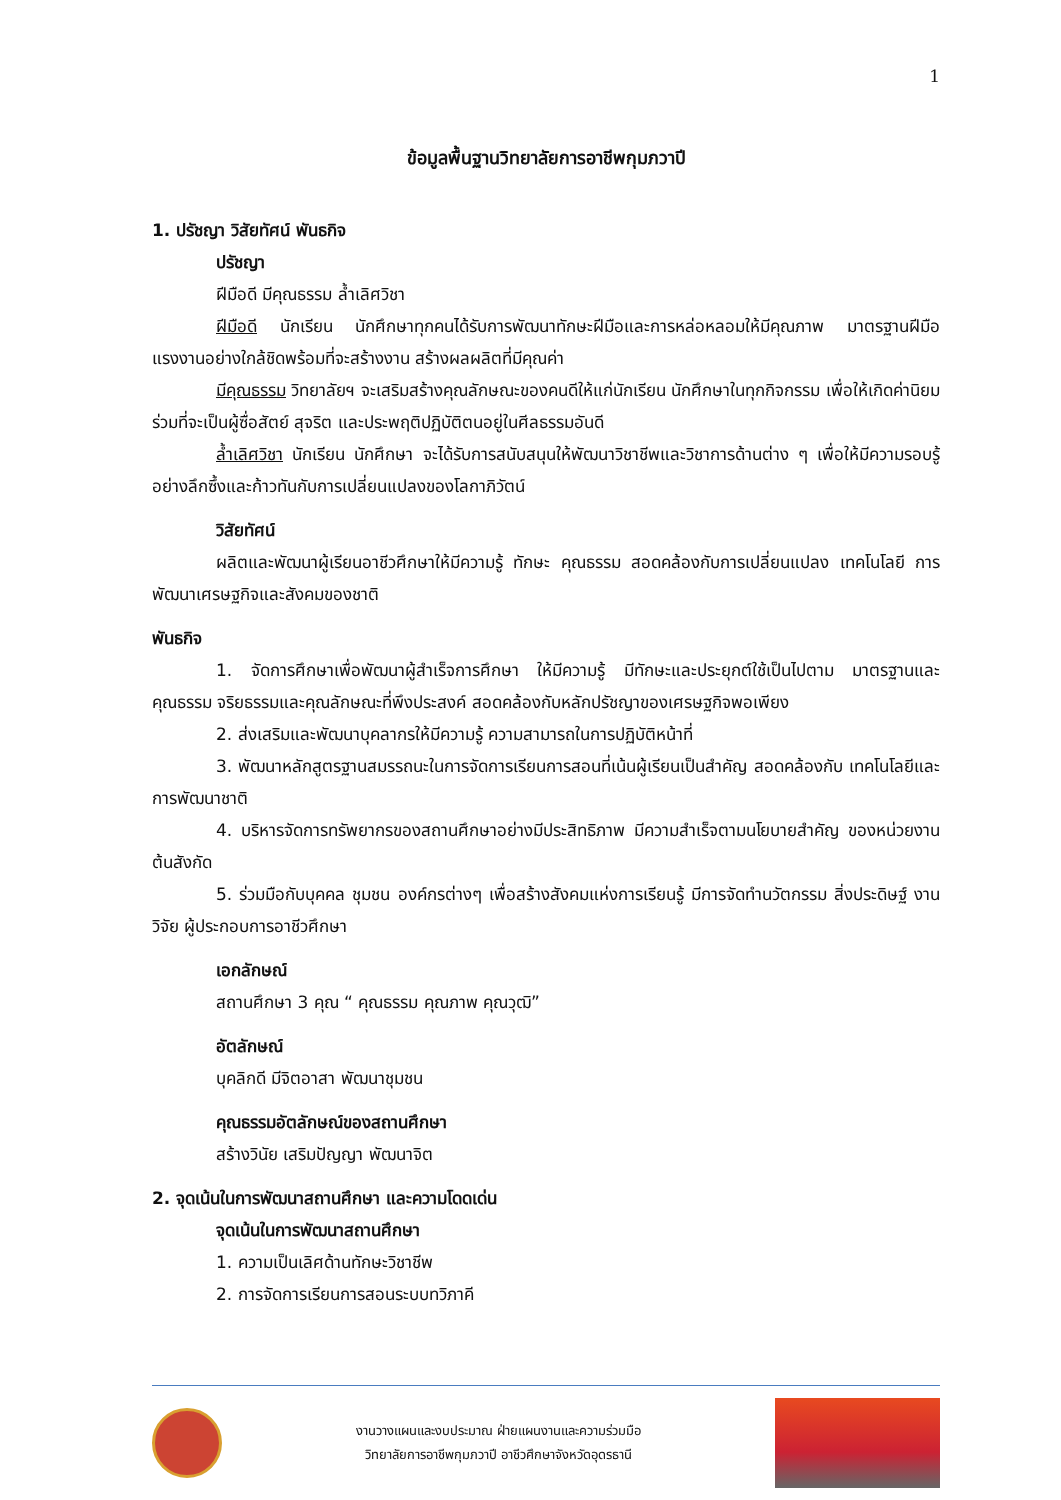1
ข้อมูลพื้นฐานวิทยาลัยการอาชีพกุมภวาปี
1. ปรัชญา วิสัยทัศน์ พันธกิจ
ปรัชญา
ฝีมือดี มีคุณธรรม ล้ำเลิศวิชา
ฝีมือดี นักเรียน นักศึกษาทุกคนได้รับการพัฒนาทักษะฝีมือและการหล่อหลอมให้มีคุณภาพ มาตรฐานฝีมือแรงงานอย่างใกล้ชิดพร้อมที่จะสร้างงาน สร้างผลผลิตที่มีคุณค่า
มีคุณธรรม วิทยาลัยฯ จะเสริมสร้างคุณลักษณะของคนดีให้แก่นักเรียน นักศึกษาในทุกกิจกรรม เพื่อให้เกิดค่านิยมร่วมที่จะเป็นผู้ซื่อสัตย์ สุจริต และประพฤติปฏิบัติตนอยู่ในศีลธรรมอันดี
ล้ำเลิศวิชา นักเรียน นักศึกษา จะได้รับการสนับสนุนให้พัฒนาวิชาชีพและวิชาการด้านต่าง ๆ เพื่อให้มีความรอบรู้อย่างลึกซึ้งและก้าวทันกับการเปลี่ยนแปลงของโลกาภิวัตน์
วิสัยทัศน์
ผลิตและพัฒนาผู้เรียนอาชีวศึกษาให้มีความรู้ ทักษะ คุณธรรม สอดคล้องกับการเปลี่ยนแปลง เทคโนโลยี การพัฒนาเศรษฐกิจและสังคมของชาติ
พันธกิจ
1. จัดการศึกษาเพื่อพัฒนาผู้สำเร็จการศึกษา ให้มีความรู้ มีทักษะและประยุกต์ใช้เป็นไปตาม มาตรฐานและคุณธรรม จริยธรรมและคุณลักษณะที่พึงประสงค์ สอดคล้องกับหลักปรัชญาของเศรษฐกิจพอเพียง
2. ส่งเสริมและพัฒนาบุคลากรให้มีความรู้ ความสามารถในการปฏิบัติหน้าที่
3. พัฒนาหลักสูตรฐานสมรรถนะในการจัดการเรียนการสอนที่เน้นผู้เรียนเป็นสำคัญ สอดคล้องกับ เทคโนโลยีและการพัฒนาชาติ
4. บริหารจัดการทรัพยากรของสถานศึกษาอย่างมีประสิทธิภาพ มีความสำเร็จตามนโยบายสำคัญ ของหน่วยงานต้นสังกัด
5. ร่วมมือกับบุคคล ชุมชน องค์กรต่างๆ เพื่อสร้างสังคมแห่งการเรียนรู้ มีการจัดทำนวัตกรรม สิ่งประดิษฐ์ งานวิจัย ผู้ประกอบการอาชีวศึกษา
เอกลักษณ์
สถานศึกษา 3 คุณ “ คุณธรรม คุณภาพ คุณวุฒิ”
อัตลักษณ์
บุคลิกดี มีจิตอาสา พัฒนาชุมชน
คุณธรรมอัตลักษณ์ของสถานศึกษา
สร้างวินัย เสริมปัญญา พัฒนาจิต
2. จุดเน้นในการพัฒนาสถานศึกษา และความโดดเด่น
จุดเน้นในการพัฒนาสถานศึกษา
1. ความเป็นเลิศด้านทักษะวิชาชีพ
2. การจัดการเรียนการสอนระบบทวิภาคี
งานวางแผนและงบประมาณ ฝ่ายแผนงานและความร่วมมือ
วิทยาลัยการอาชีพกุมภวาปี อาชีวศึกษาจังหวัดอุดรธานี